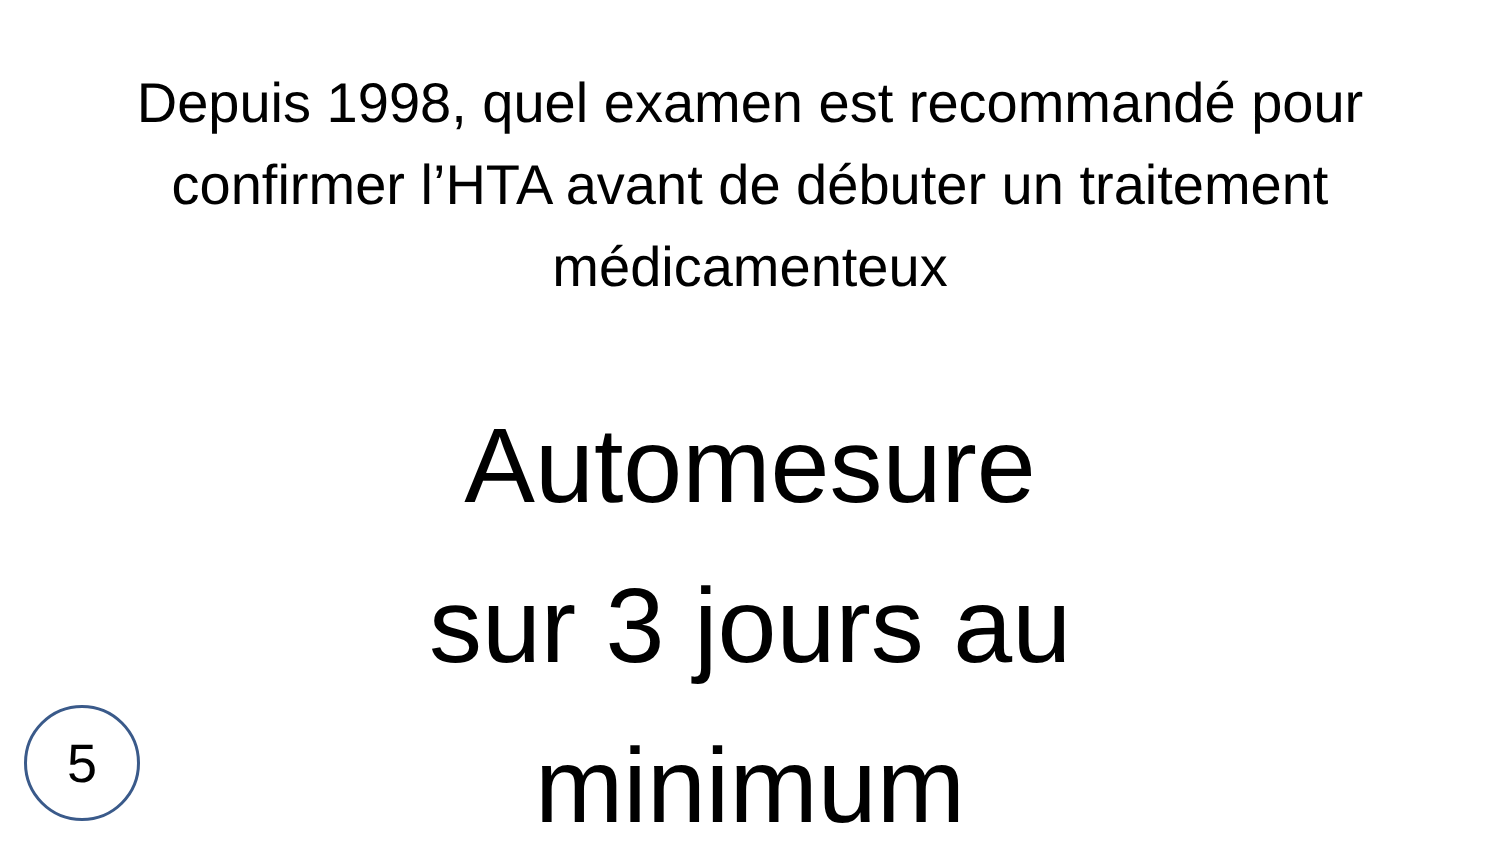Depuis 1998, quel examen est recommandé pour confirmer l’HTA avant de débuter un traitement médicamenteux
Automesure
sur 3 jours au minimum
5